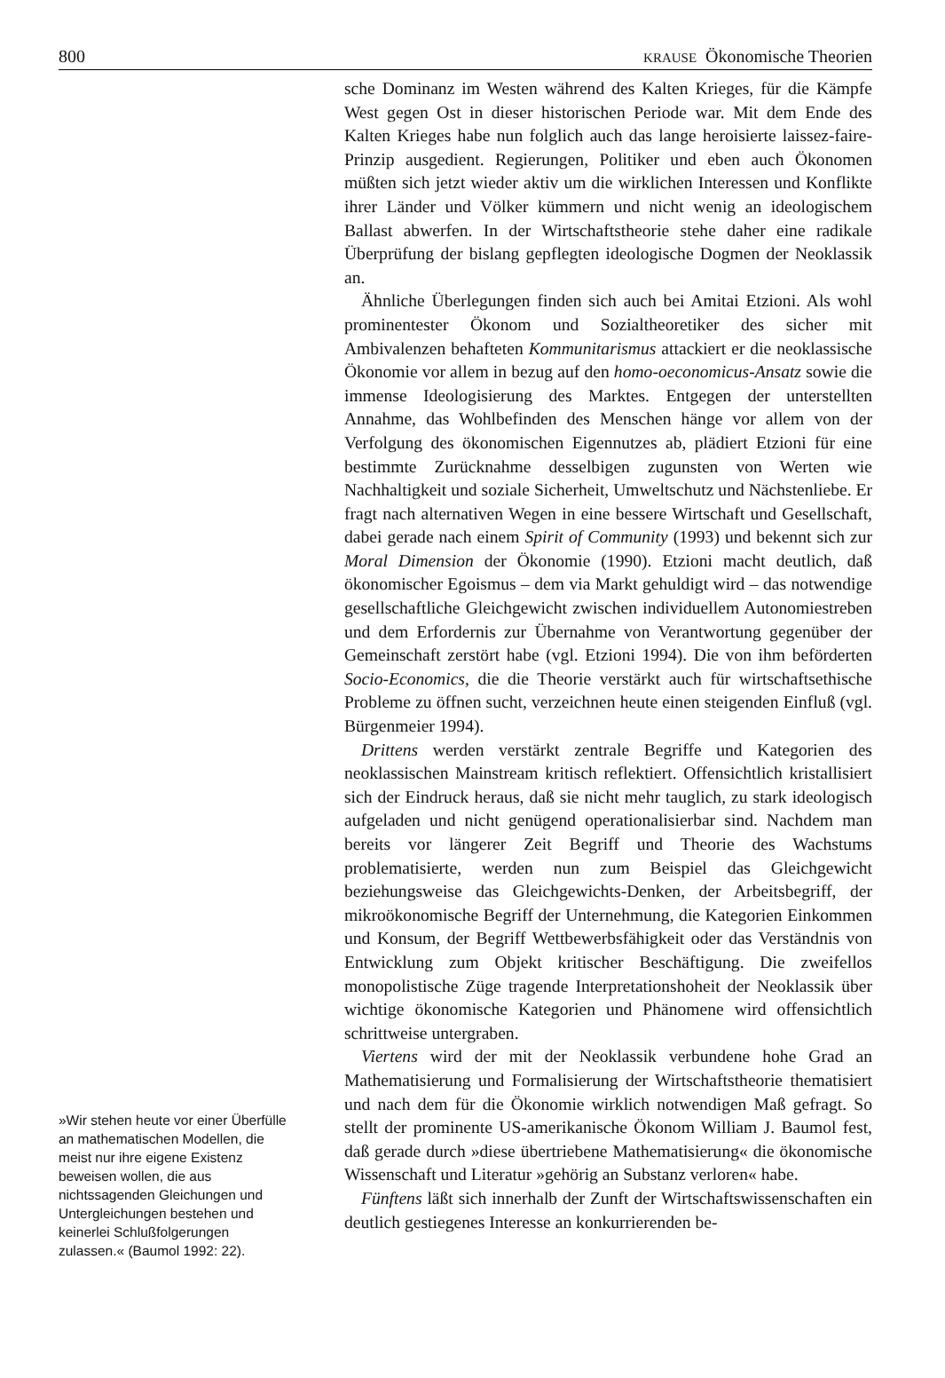800 KRAUSE Ökonomische Theorien
»Wir stehen heute vor einer Überfülle an mathematischen Modellen, die meist nur ihre eigene Existenz beweisen wollen, die aus nichtssagenden Gleichungen und Untergleichungen bestehen und keinerlei Schlußfolgerungen zulassen.« (Baumol 1992: 22).
sche Dominanz im Westen während des Kalten Krieges, für die Kämpfe West gegen Ost in dieser historischen Periode war. Mit dem Ende des Kalten Krieges habe nun folglich auch das lange heroisierte laissez-faire-Prinzip ausgedient. Regierungen, Politiker und eben auch Ökonomen müßten sich jetzt wieder aktiv um die wirklichen Interessen und Konflikte ihrer Länder und Völker kümmern und nicht wenig an ideologischem Ballast abwerfen. In der Wirtschaftstheorie stehe daher eine radikale Überprüfung der bislang gepflegten ideologische Dogmen der Neoklassik an.
Ähnliche Überlegungen finden sich auch bei Amitai Etzioni. Als wohl prominentester Ökonom und Sozialtheoretiker des sicher mit Ambivalenzen behafteten Kommunitarismus attackiert er die neoklassische Ökonomie vor allem in bezug auf den homo-oeconomicus-Ansatz sowie die immense Ideologisierung des Marktes. Entgegen der unterstellten Annahme, das Wohlbefinden des Menschen hänge vor allem von der Verfolgung des ökonomischen Eigennutzes ab, plädiert Etzioni für eine bestimmte Zurücknahme desselbigen zugunsten von Werten wie Nachhaltigkeit und soziale Sicherheit, Umweltschutz und Nächstenliebe. Er fragt nach alternativen Wegen in eine bessere Wirtschaft und Gesellschaft, dabei gerade nach einem Spirit of Community (1993) und bekennt sich zur Moral Dimension der Ökonomie (1990). Etzioni macht deutlich, daß ökonomischer Egoismus – dem via Markt gehuldigt wird – das notwendige gesellschaftliche Gleichgewicht zwischen individuellem Autonomiestreben und dem Erfordernis zur Übernahme von Verantwortung gegenüber der Gemeinschaft zerstört habe (vgl. Etzioni 1994). Die von ihm beförderten Socio-Economics, die die Theorie verstärkt auch für wirtschaftsethische Probleme zu öffnen sucht, verzeichnen heute einen steigenden Einfluß (vgl. Bürgenmeier 1994).
Drittens werden verstärkt zentrale Begriffe und Kategorien des neoklassischen Mainstream kritisch reflektiert. Offensichtlich kristallisiert sich der Eindruck heraus, daß sie nicht mehr tauglich, zu stark ideologisch aufgeladen und nicht genügend operationalisierbar sind. Nachdem man bereits vor längerer Zeit Begriff und Theorie des Wachstums problematisierte, werden nun zum Beispiel das Gleichgewicht beziehungsweise das Gleichgewichts-Denken, der Arbeitsbegriff, der mikroökonomische Begriff der Unternehmung, die Kategorien Einkommen und Konsum, der Begriff Wettbewerbsfähigkeit oder das Verständnis von Entwicklung zum Objekt kritischer Beschäftigung. Die zweifellos monopolistische Züge tragende Interpretationshoheit der Neoklassik über wichtige ökonomische Kategorien und Phänomene wird offensichtlich schrittweise untergraben.
Viertens wird der mit der Neoklassik verbundene hohe Grad an Mathematisierung und Formalisierung der Wirtschaftstheorie thematisiert und nach dem für die Ökonomie wirklich notwendigen Maß gefragt. So stellt der prominente US-amerikanische Ökonom William J. Baumol fest, daß gerade durch »diese übertriebene Mathematisierung« die ökonomische Wissenschaft und Literatur »gehörig an Substanz verloren« habe.
Fünftens läßt sich innerhalb der Zunft der Wirtschaftswissenschaften ein deutlich gestiegenes Interesse an konkurrierenden be-